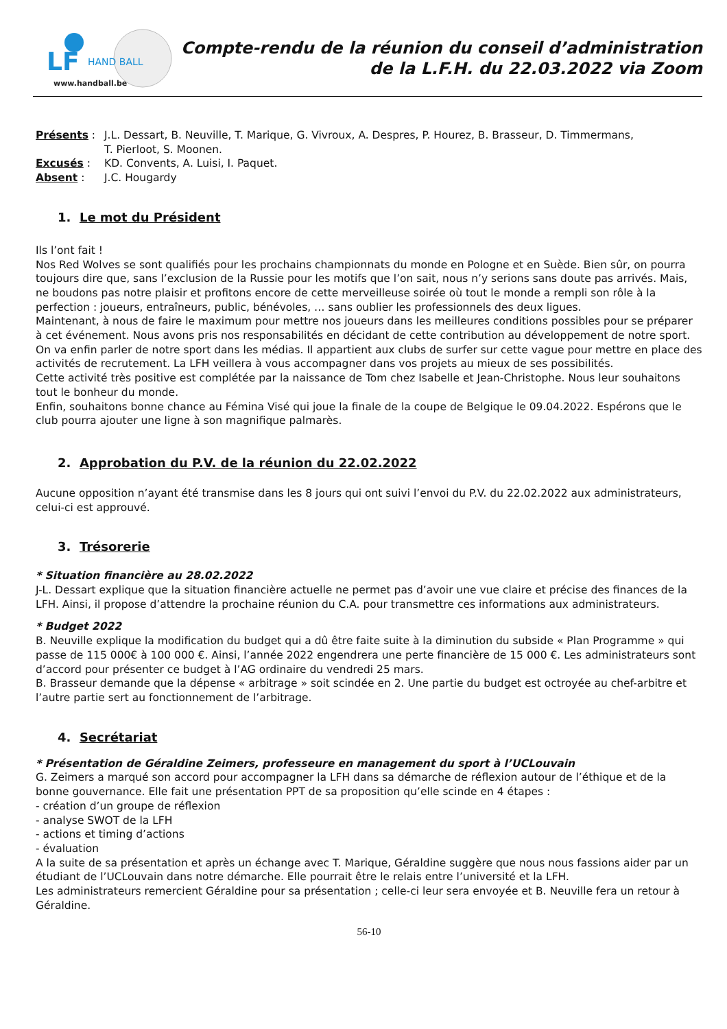LF
HAND BALL
www.handball.be
Compte-rendu de la réunion du conseil d’administration
de la L.F.H. du 22.03.2022 via Zoom
| Présents : | J.L. Dessart, B. Neuville, T. Marique, G. Vivroux, A. Despres, P. Hourez, B. Brasseur, D. Timmermans, T. Pierloot, S. Moonen. |
| Excusés : | KD. Convents, A. Luisi, I. Paquet. |
| Absent : | J.C. Hougardy |
1. Le mot du Président
Ils l’ont fait !
Nos Red Wolves se sont qualifiés pour les prochains championnats du monde en Pologne et en Suède. Bien sûr, on pourra toujours dire que, sans l’exclusion de la Russie pour les motifs que l’on sait, nous n’y serions sans doute pas arrivés. Mais, ne boudons pas notre plaisir et profitons encore de cette merveilleuse soirée où tout le monde a rempli son rôle à la perfection : joueurs, entraîneurs, public, bénévoles, … sans oublier les professionnels des deux ligues.
Maintenant, à nous de faire le maximum pour mettre nos joueurs dans les meilleures conditions possibles pour se préparer à cet événement. Nous avons pris nos responsabilités en décidant de cette contribution au développement de notre sport.
On va enfin parler de notre sport dans les médias. Il appartient aux clubs de surfer sur cette vague pour mettre en place des activités de recrutement. La LFH veillera à vous accompagner dans vos projets au mieux de ses possibilités.
Cette activité très positive est complétée par la naissance de Tom chez Isabelle et Jean-Christophe. Nous leur souhaitons tout le bonheur du monde.
Enfin, souhaitons bonne chance au Fémina Visé qui joue la finale de la coupe de Belgique le 09.04.2022. Espérons que le club pourra ajouter une ligne à son magnifique palmarès.
2. Approbation du P.V. de la réunion du 22.02.2022
Aucune opposition n’ayant été transmise dans les 8 jours qui ont suivi l’envoi du P.V. du 22.02.2022 aux administrateurs, celui-ci est approuvé.
3. Trésorerie
* Situation financière au 28.02.2022
J-L. Dessart explique que la situation financière actuelle ne permet pas d’avoir une vue claire et précise des finances de la LFH. Ainsi, il propose d’attendre la prochaine réunion du C.A. pour transmettre ces informations aux administrateurs.
* Budget 2022
B. Neuville explique la modification du budget qui a dû être faite suite à la diminution du subside « Plan Programme » qui passe de 115 000€ à 100 000 €. Ainsi, l’année 2022 engendrera une perte financière de 15 000 €. Les administrateurs sont d’accord pour présenter ce budget à l’AG ordinaire du vendredi 25 mars.
B. Brasseur demande que la dépense « arbitrage » soit scindée en 2. Une partie du budget est octroyée au chef-arbitre et l’autre partie sert au fonctionnement de l’arbitrage.
4. Secrétariat
* Présentation de Géraldine Zeimers, professeure en management du sport à l’UCLouvain
G. Zeimers a marqué son accord pour accompagner la LFH dans sa démarche de réflexion autour de l’éthique et de la bonne gouvernance. Elle fait une présentation PPT de sa proposition qu’elle scinde en 4 étapes :
- création d’un groupe de réflexion
- analyse SWOT de la LFH
- actions et timing d’actions
- évaluation
A la suite de sa présentation et après un échange avec T. Marique, Géraldine suggère que nous nous fassions aider par un étudiant de l’UCLouvain dans notre démarche. Elle pourrait être le relais entre l’université et la LFH.
Les administrateurs remercient Géraldine pour sa présentation ; celle-ci leur sera envoyée et B. Neuville fera un retour à Géraldine.
56-10